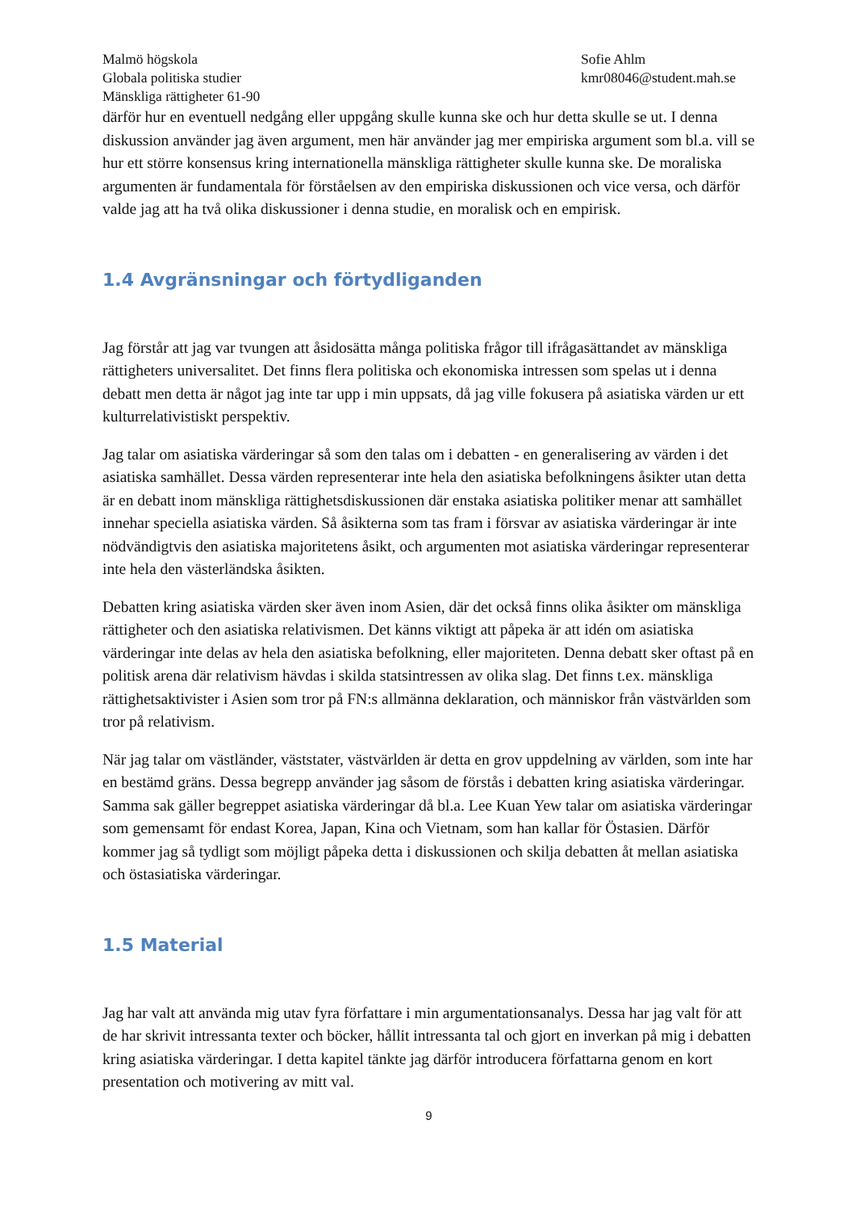Malmö högskola
Globala politiska studier
Mänskliga rättigheter 61-90
Sofie Ahlm
kmr08046@student.mah.se
därför hur en eventuell nedgång eller uppgång skulle kunna ske och hur detta skulle se ut. I denna diskussion använder jag även argument, men här använder jag mer empiriska argument som bl.a. vill se hur ett större konsensus kring internationella mänskliga rättigheter skulle kunna ske. De moraliska argumenten är fundamentala för förståelsen av den empiriska diskussionen och vice versa, och därför valde jag att ha två olika diskussioner i denna studie, en moralisk och en empirisk.
1.4 Avgränsningar och förtydliganden
Jag förstår att jag var tvungen att åsidosätta många politiska frågor till ifrågasättandet av mänskliga rättigheters universalitet. Det finns flera politiska och ekonomiska intressen som spelas ut i denna debatt men detta är något jag inte tar upp i min uppsats, då jag ville fokusera på asiatiska värden ur ett kulturrelativistiskt perspektiv.
Jag talar om asiatiska värderingar så som den talas om i debatten - en generalisering av värden i det asiatiska samhället. Dessa värden representerar inte hela den asiatiska befolkningens åsikter utan detta är en debatt inom mänskliga rättighetsdiskussionen där enstaka asiatiska politiker menar att samhället innehar speciella asiatiska värden. Så åsikterna som tas fram i försvar av asiatiska värderingar är inte nödvändigtvis den asiatiska majoritetens åsikt, och argumenten mot asiatiska värderingar representerar inte hela den västerländska åsikten.
Debatten kring asiatiska värden sker även inom Asien, där det också finns olika åsikter om mänskliga rättigheter och den asiatiska relativismen. Det känns viktigt att påpeka är att idén om asiatiska värderingar inte delas av hela den asiatiska befolkning, eller majoriteten. Denna debatt sker oftast på en politisk arena där relativism hävdas i skilda statsintressen av olika slag. Det finns t.ex. mänskliga rättighetsaktivister i Asien som tror på FN:s allmänna deklaration, och människor från västvärlden som tror på relativism.
När jag talar om västländer, väststater, västvärlden är detta en grov uppdelning av världen, som inte har en bestämd gräns. Dessa begrepp använder jag såsom de förstås i debatten kring asiatiska värderingar. Samma sak gäller begreppet asiatiska värderingar då bl.a. Lee Kuan Yew talar om asiatiska värderingar som gemensamt för endast Korea, Japan, Kina och Vietnam, som han kallar för Östasien. Därför kommer jag så tydligt som möjligt påpeka detta i diskussionen och skilja debatten åt mellan asiatiska och östasiatiska värderingar.
1.5 Material
Jag har valt att använda mig utav fyra författare i min argumentationsanalys. Dessa har jag valt för att de har skrivit intressanta texter och böcker, hållit intressanta tal och gjort en inverkan på mig i debatten kring asiatiska värderingar. I detta kapitel tänkte jag därför introducera författarna genom en kort presentation och motivering av mitt val.
9